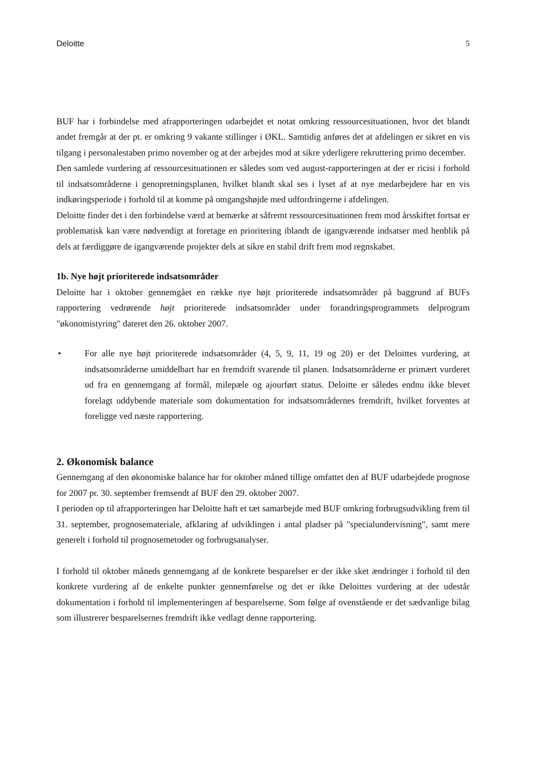Deloitte 5
BUF har i forbindelse med afrapporteringen udarbejdet et notat omkring ressourcesituationen, hvor det blandt andet fremgår at der pt. er omkring 9 vakante stillinger i ØKL. Samtidig anføres det at afdelingen er sikret en vis tilgang i personalestaben primo november og at der arbejdes mod at sikre yderligere rekruttering primo december.
Den samlede vurdering af ressourcesituationen er således som ved august-rapporteringen at der er ricisi i forhold til indsatsområderne i genopretningsplanen, hvilket blandt skal ses i lyset af at nye medarbejdere har en vis indkøringsperiode i forhold til at komme på omgangshøjde med udfordringerne i afdelingen.
Deloitte finder det i den forbindelse værd at bemærke at såfremt ressourcesituationen frem mod årsskiftet fortsat er problematisk kan være nødvendigt at foretage en prioritering iblandt de igangværende indsatser med henblik på dels at færdiggøre de igangværende projekter dels at sikre en stabil drift frem mod regnskabet.
1b. Nye højt prioriterede indsatsområder
Deloitte har i oktober gennemgået en række nye højt prioriterede indsatsområder på baggrund af BUFs rapportering vedrørende højt prioriterede indsatsområder under forandringsprogrammets delprogram "økonomistyring" dateret den 26. oktober 2007.
• For alle nye højt prioriterede indsatsområder (4, 5, 9, 11, 19 og 20) er det Deloittes vurdering, at indsatsområderne umiddelbart har en fremdrift svarende til planen. Indsatsområderne er primært vurderet ud fra en gennemgang af formål, milepæle og ajourført status. Deloitte er således endnu ikke blevet forelagt uddybende materiale som dokumentation for indsatsområdernes fremdrift, hvilket forventes at foreligge ved næste rapportering.
2. Økonomisk balance
Gennemgang af den økonomiske balance har for oktober måned tillige omfattet den af BUF udarbejdede prognose for 2007 pr. 30. september fremsendt af BUF den 29. oktober 2007.
I perioden op til afrapporteringen har Deloitte haft et tæt samarbejde med BUF omkring forbrugsudvikling frem til 31. september, prognosemateriale, afklaring af udviklingen i antal pladser på "specialundervisning", samt mere generelt i forhold til prognosemetoder og forbrugsanalyser.
I forhold til oktober måneds gennemgang af de konkrete besparelser er der ikke sket ændringer i forhold til den konkrete vurdering af de enkelte punkter gennemførelse og det er ikke Deloittes vurdering at der udestår dokumentation i forhold til implementeringen af besparelserne. Som følge af ovenstående er det sædvanlige bilag som illustrerer besparelsernes fremdrift ikke vedlagt denne rapportering.